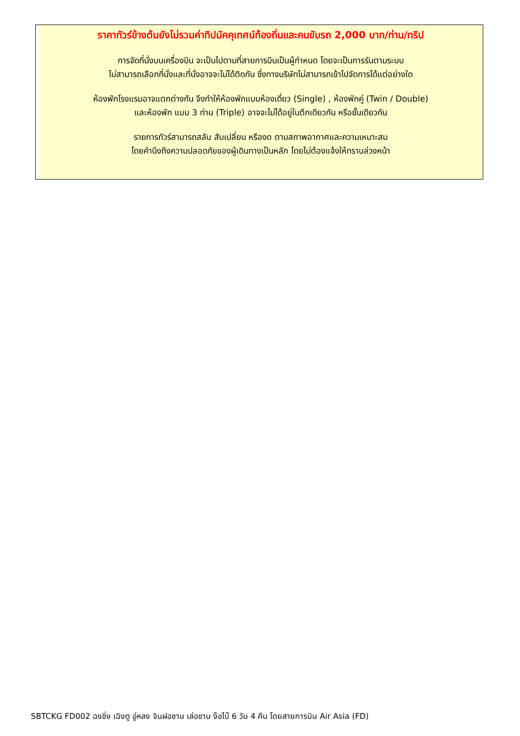ราคาทัวร์ข้างต้นยังไม่รวมค่าทิปมัคคุเทศน์ท้องถิ่นและคนขับรถ 2,000 บาท/ท่าน/ทริป
การจัดที่นั่งบนเครื่องบิน จะเป็นไปตามที่สายการบินเป็นผู้กำหนด โดยจะเป็นการรันตามระบบ
ไม่สามารถเลือกที่นั่งและที่นั่งอาจจะไม่ได้ติดกัน ซึ่งทางบริษัทไม่สามารถเข้าไปจัดการได้แต่อย่างใด
ห้องพักโรงแรมอาจแตกต่างกัน จึงทำให้ห้องพักแบบห้องเดี่ยว (Single) , ห้องพักคู่ (Twin / Double)
และห้องพัก แบบ 3 ท่าน (Triple) อาจจะไม่ได้อยู่ในตึกเดียวกัน หรือชั้นเดียวกัน
รายการทัวร์สามารถสลับ สับเปลี่ยน หรืองด ตามสภาพอากาศและความเหมาะสม
โดยคำนึงถึงความปลอดภัยของผู้เดินทางเป็นหลัก โดยไม่ต้องแจ้งให้ทราบล่วงหน้า
SBTCKG FD002 ฉงชิ่ง เฉิงตู อู่หลง จินฝอซาน เล่อซาน ง๊อไบ๊ 6 วัน 4 คืน โดยสายการบิน Air Asia (FD)